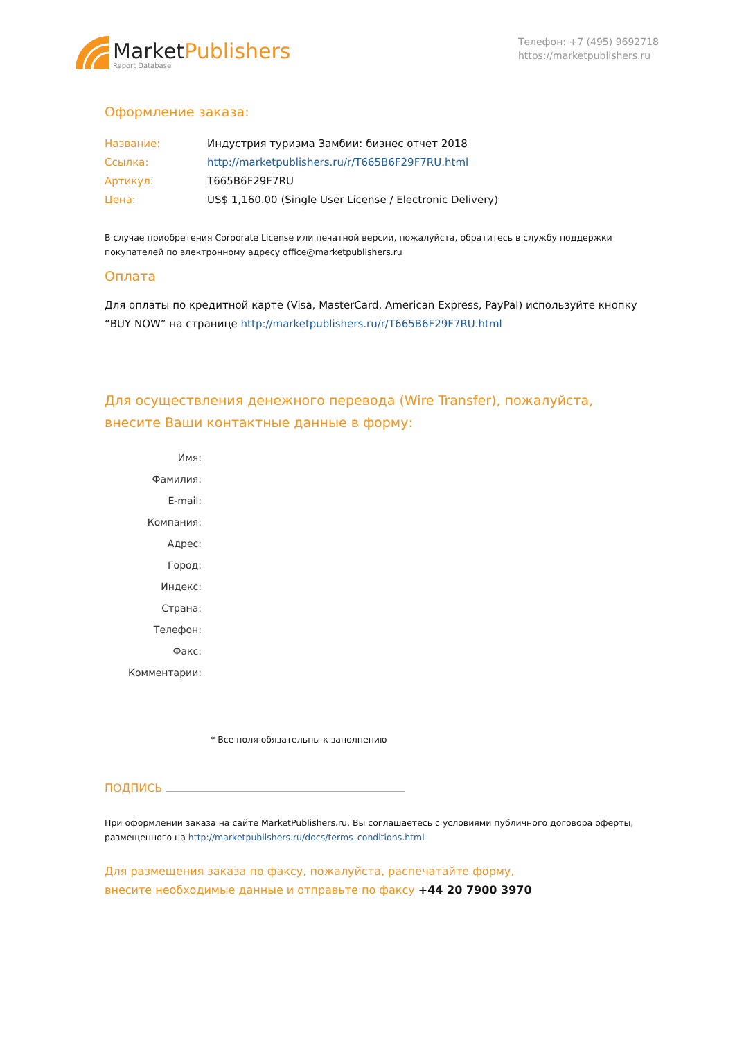MarketPublishers
Report Database
Телефон: +7 (495) 9692718
https://marketpublishers.ru
Оформление заказа:
Название: Индустрия туризма Замбии: бизнес отчет 2018
Ссылка: http://marketpublishers.ru/r/T665B6F29F7RU.html
Артикул: T665B6F29F7RU
Цена: US$ 1,160.00 (Single User License / Electronic Delivery)
В случае приобретения Corporate License или печатной версии, пожалуйста, обратитесь в службу поддержки покупателей по электронному адресу office@marketpublishers.ru
Оплата
Для оплаты по кредитной карте (Visa, MasterCard, American Express, PayPal) используйте кнопку “BUY NOW” на странице http://marketpublishers.ru/r/T665B6F29F7RU.html
Для осуществления денежного перевода (Wire Transfer), пожалуйста,
внесите Ваши контактные данные в форму:
Имя:
Фамилия:
E-mail:
Компания:
Адрес:
Город:
Индекс:
Страна:
Телефон:
Факс:
Комментарии:
* Все поля обязательны к заполнению
ПОДПИСЬ
При оформлении заказа на сайте MarketPublishers.ru, Вы соглашаетесь с условиями публичного договора оферты, размещенного на http://marketpublishers.ru/docs/terms_conditions.html
Для размещения заказа по факсу, пожалуйста, распечатайте форму,
внесите необходимые данные и отправьте по факсу +44 20 7900 3970